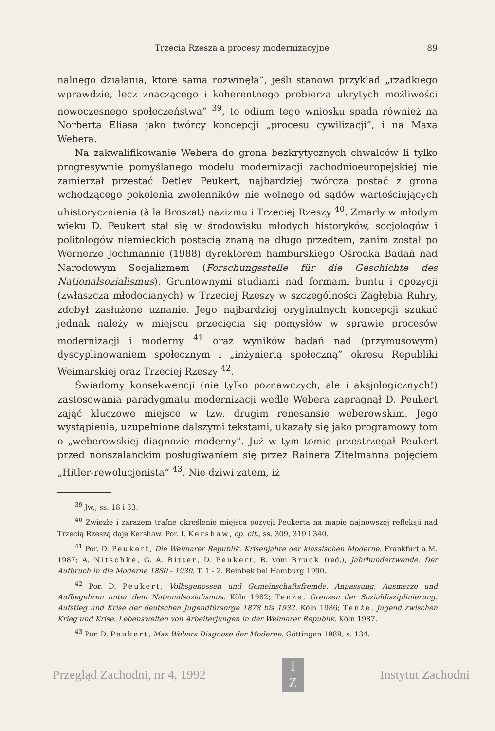Trzecia Rzesza a procesy modernizacyjne 89
nalnego działania, które sama rozwinęła”, jeśli stanowi przykład „rzadkiego wprawdzie, lecz znaczącego i koherentnego probierza ukrytych możliwości nowoczesnego społeczeństwa” <sup>39</sup>, to odium tego wniosku spada również na Norberta Eliasa jako twórcy koncepcji „procesu cywilizacji”, i na Maxa Webera.
Na zakwalifikowanie Webera do grona bezkrytycznych chwalców li tylko progresywnie pomyślanego modelu modernizacji zachodnioeuropejskiej nie zamierzał przestać Detlev Peukert, najbardziej twórcza postać z grona wchodzącego pokolenia zwolenników nie wolnego od sądów wartościujących uhistorycznienia (à la Broszat) nazizmu i Trzeciej Rzeszy <sup>40</sup>. Zmarły w młodym wieku D. Peukert stał się w środowisku młodych historyków, socjologów i politologów niemieckich postacią znaną na długo przedtem, zanim został po Wernerze Jochmannie (1988) dyrektorem hamburskiego Ośrodka Badań nad Narodowym Socjalizmem (Forschungsstelle für die Geschichte des Nationalsozialismus). Gruntownymi studiami nad formami buntu i opozycji (zwłaszcza młodocianych) w Trzeciej Rzeszy w szczególności Zagłębia Ruhry, zdobył zasłużone uznanie. Jego najbardziej oryginalnych koncepcji szukać jednak należy w miejscu przecięcia się pomysłów w sprawie procesów modernizacji i moderny <sup>41</sup> oraz wyników badań nad (przymusowym) dyscyplinowaniem społecznym i „inżynierią społeczną” okresu Republiki Weimarskiej oraz Trzeciej Rzeszy <sup>42</sup>.
Świadomy konsekwencji (nie tylko poznawczych, ale i aksjologicznych!) zastosowania paradygmatu modernizacji wedle Webera zapragnął D. Peukert zająć kluczowe miejsce w tzw. drugim renesansie weberowskim. Jego wystąpienia, uzupełnione dalszymi tekstami, ukazały się jako programowy tom o „weberowskiej diagnozie moderny”. Już w tym tomie przestrzegał Peukert przed nonszalanckim posługiwaniem się przez Rainera Zitelmanna pojęciem „Hitler-rewolucjonista” <sup>43</sup>. Nie dziwi zatem, iż
<sup>39</sup> Jw., ss. 18 i 33.
<sup>40</sup> Zwięzłe i zarazem trafne określenie miejsca pozycji Peukerta na mapie najnowszej refleksji nad Trzecią Rzeszą daje Kershaw. Por. I. Kershaw, op. cit., ss. 309, 319 i 340.
<sup>41</sup> Por. D. Peukert, Die Weimarer Republik. Krisenjahre der klassischen Moderne. Frankfurt a.M. 1987; A. Nitschke, G. A. Ritter, D. Peukert, R. vom Bruck (red.), Jahrhundertwende. Der Aufbruch in die Moderne 1880 - 1930. T. 1 - 2. Reinbek bei Hamburg 1990.
<sup>42</sup> Por. D. Peukert, Volksgenossen und Gemeinschaftsfremde. Anpassung, Ausmerze und Aufbegehren unter dem Nationalsozialismus. Köln 1982; Tenże, Grenzen der Sozialdisziplinierung. Aufstieg und Krise der deutschen Jugendfürsorge 1878 bis 1932. Köln 1986; Tenże, Jugend zwischen Krieg und Krise. Lebenswelten von Arbeiterjungen in der Weimarer Republik. Köln 1987.
<sup>43</sup> Por. D. Peukert, Max Webers Diagnose der Moderne. Göttingen 1989, s. 134.
Przegląd Zachodni, nr 4, 1992
I
Z
Instytut Zachodni